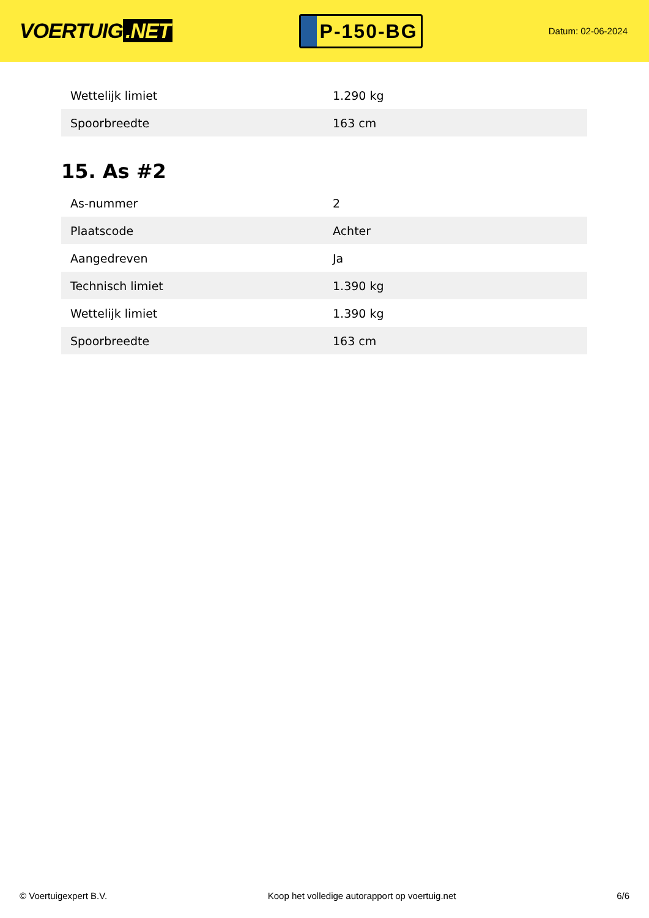VOERTUIG.NET
P-150-BG
Datum: 02-06-2024
| Wettelijk limiet | 1.290 kg |
| Spoorbreedte | 163 cm |
15. As #2
| As-nummer | 2 |
| Plaatscode | Achter |
| Aangedreven | Ja |
| Technisch limiet | 1.390 kg |
| Wettelijk limiet | 1.390 kg |
| Spoorbreedte | 163 cm |
© Voertuigexpert B.V. Koop het volledige autorapport op voertuig.net 6/6